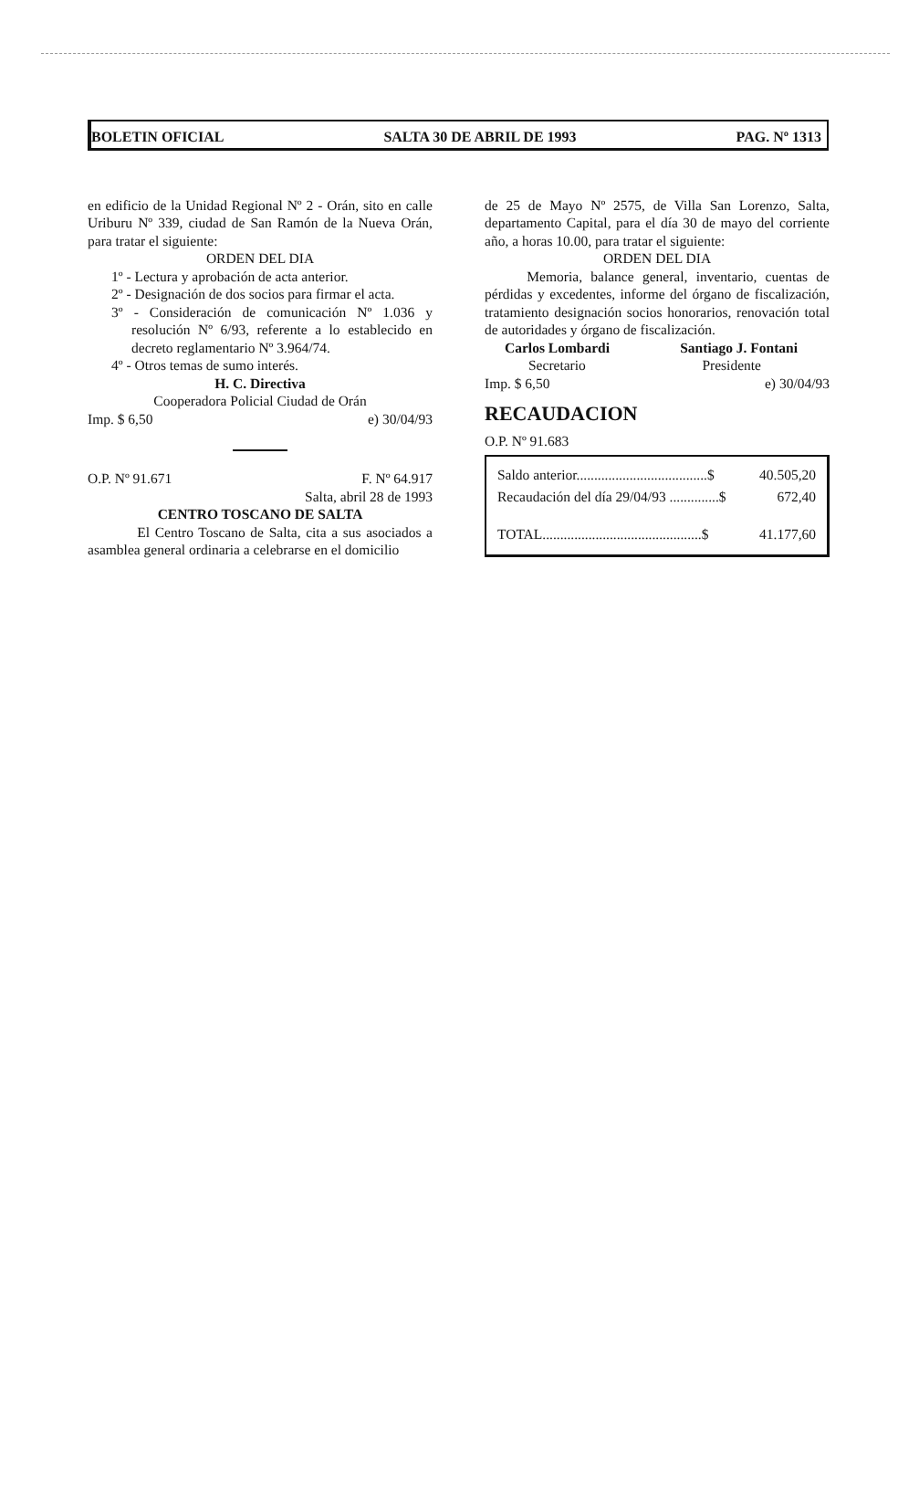BOLETIN OFICIAL SALTA 30 DE ABRIL DE 1993 PAG. Nº 1313
en edificio de la Unidad Regional Nº 2 - Orán, sito en calle Uriburu Nº 339, ciudad de San Ramón de la Nueva Orán, para tratar el siguiente:
ORDEN DEL DIA
1º - Lectura y aprobación de acta anterior.
2º - Designación de dos socios para firmar el acta.
3º - Consideración de comunicación Nº 1.036 y resolución Nº 6/93, referente a lo establecido en decreto reglamentario Nº 3.964/74.
4º - Otros temas de sumo interés.
H. C. Directiva
Cooperadora Policial Ciudad de Orán
Imp. $ 6,50 e) 30/04/93
O.P. Nº 91.671 F. Nº 64.917
Salta, abril 28 de 1993
CENTRO TOSCANO DE SALTA
El Centro Toscano de Salta, cita a sus asociados a asamblea general ordinaria a celebrarse en el domicilio
de 25 de Mayo Nº 2575, de Villa San Lorenzo, Salta, departamento Capital, para el día 30 de mayo del corriente año, a horas 10.00, para tratar el siguiente:
ORDEN DEL DIA
Memoria, balance general, inventario, cuentas de pérdidas y excedentes, informe del órgano de fiscalización, tratamiento designación socios honorarios, renovación total de autoridades y órgano de fiscalización.
Carlos Lombardi Santiago J. Fontani
Secretario Presidente
Imp. $ 6,50 e) 30/04/93
RECAUDACION
O.P. Nº 91.683
| Saldo anterior.....................................$ | 40.505,20 |
| Recaudación del día 29/04/93 ..............$ | 672,40 |
| TOTAL.............................................$ | 41.177,60 |